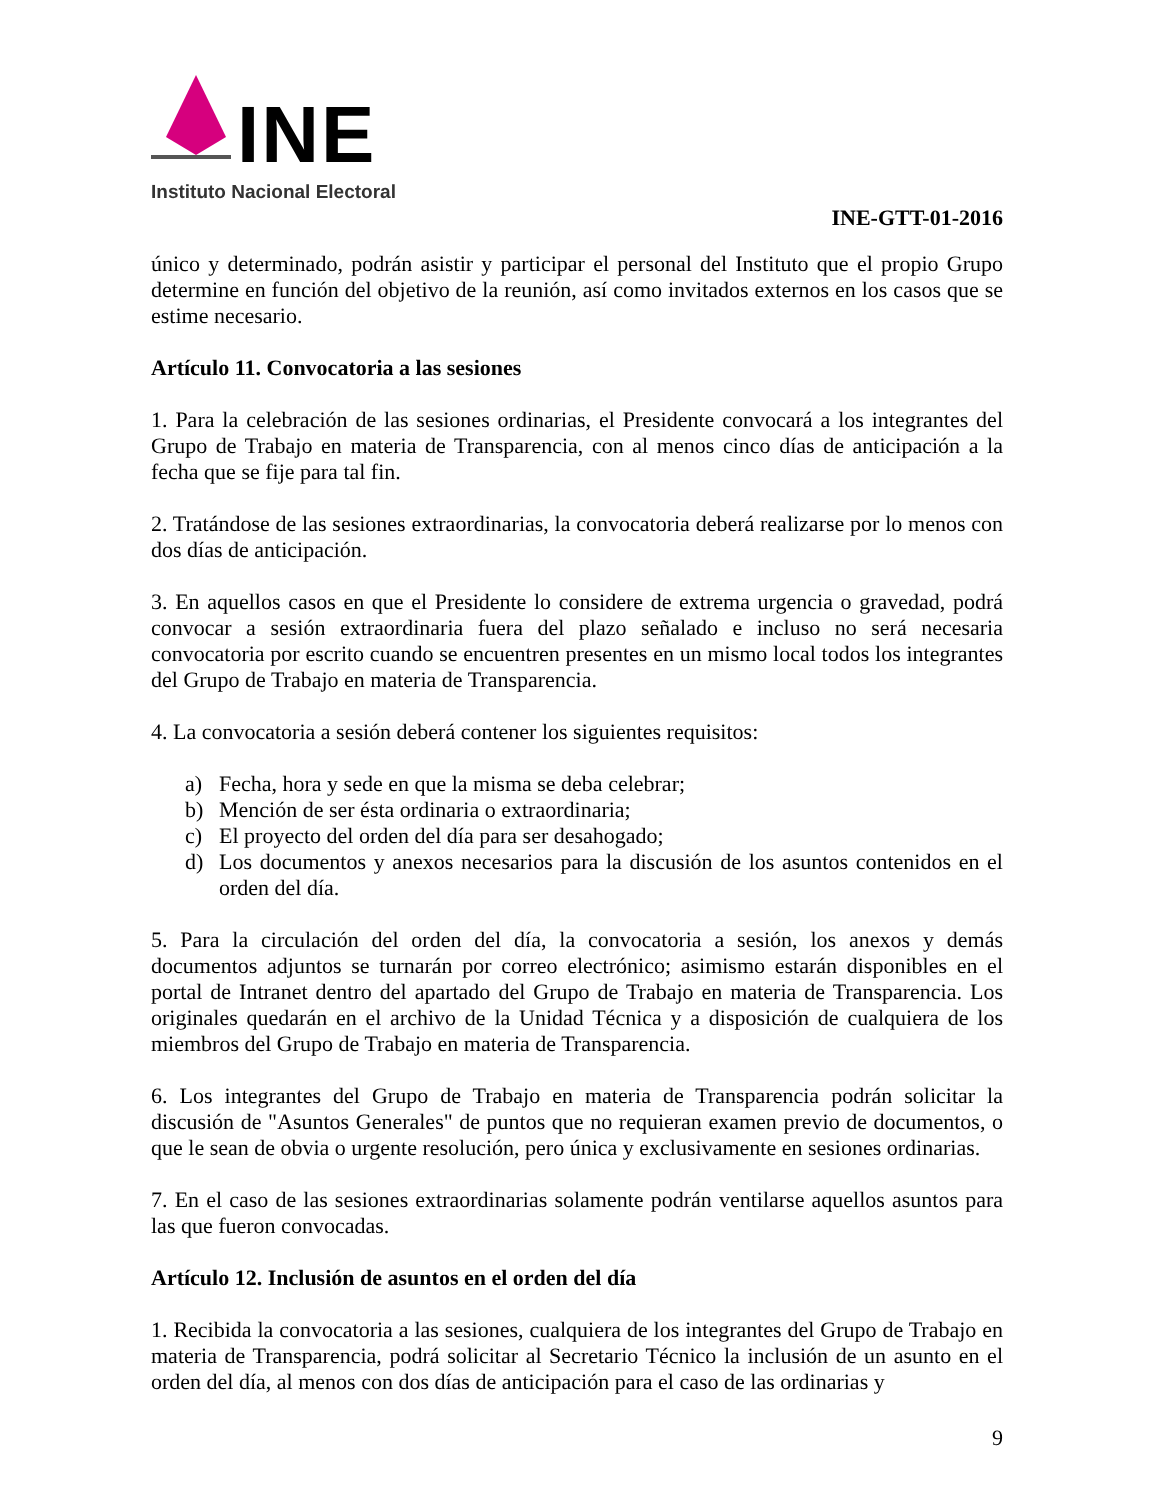INE
Instituto Nacional Electoral
INE-GTT-01-2016
único y determinado, podrán asistir y participar el personal del Instituto que el propio Grupo determine en función del objetivo de la reunión, así como invitados externos en los casos que se estime necesario.
Artículo 11. Convocatoria a las sesiones
1. Para la celebración de las sesiones ordinarias, el Presidente convocará a los integrantes del Grupo de Trabajo en materia de Transparencia, con al menos cinco días de anticipación a la fecha que se fije para tal fin.
2. Tratándose de las sesiones extraordinarias, la convocatoria deberá realizarse por lo menos con dos días de anticipación.
3. En aquellos casos en que el Presidente lo considere de extrema urgencia o gravedad, podrá convocar a sesión extraordinaria fuera del plazo señalado e incluso no será necesaria convocatoria por escrito cuando se encuentren presentes en un mismo local todos los integrantes del Grupo de Trabajo en materia de Transparencia.
4. La convocatoria a sesión deberá contener los siguientes requisitos:
a) Fecha, hora y sede en que la misma se deba celebrar;
b) Mención de ser ésta ordinaria o extraordinaria;
c) El proyecto del orden del día para ser desahogado;
d) Los documentos y anexos necesarios para la discusión de los asuntos contenidos en el orden del día.
5. Para la circulación del orden del día, la convocatoria a sesión, los anexos y demás documentos adjuntos se turnarán por correo electrónico; asimismo estarán disponibles en el portal de Intranet dentro del apartado del Grupo de Trabajo en materia de Transparencia. Los originales quedarán en el archivo de la Unidad Técnica y a disposición de cualquiera de los miembros del Grupo de Trabajo en materia de Transparencia.
6. Los integrantes del Grupo de Trabajo en materia de Transparencia podrán solicitar la discusión de "Asuntos Generales" de puntos que no requieran examen previo de documentos, o que le sean de obvia o urgente resolución, pero única y exclusivamente en sesiones ordinarias.
7. En el caso de las sesiones extraordinarias solamente podrán ventilarse aquellos asuntos para las que fueron convocadas.
Artículo 12. Inclusión de asuntos en el orden del día
1. Recibida la convocatoria a las sesiones, cualquiera de los integrantes del Grupo de Trabajo en materia de Transparencia, podrá solicitar al Secretario Técnico la inclusión de un asunto en el orden del día, al menos con dos días de anticipación para el caso de las ordinarias y
9